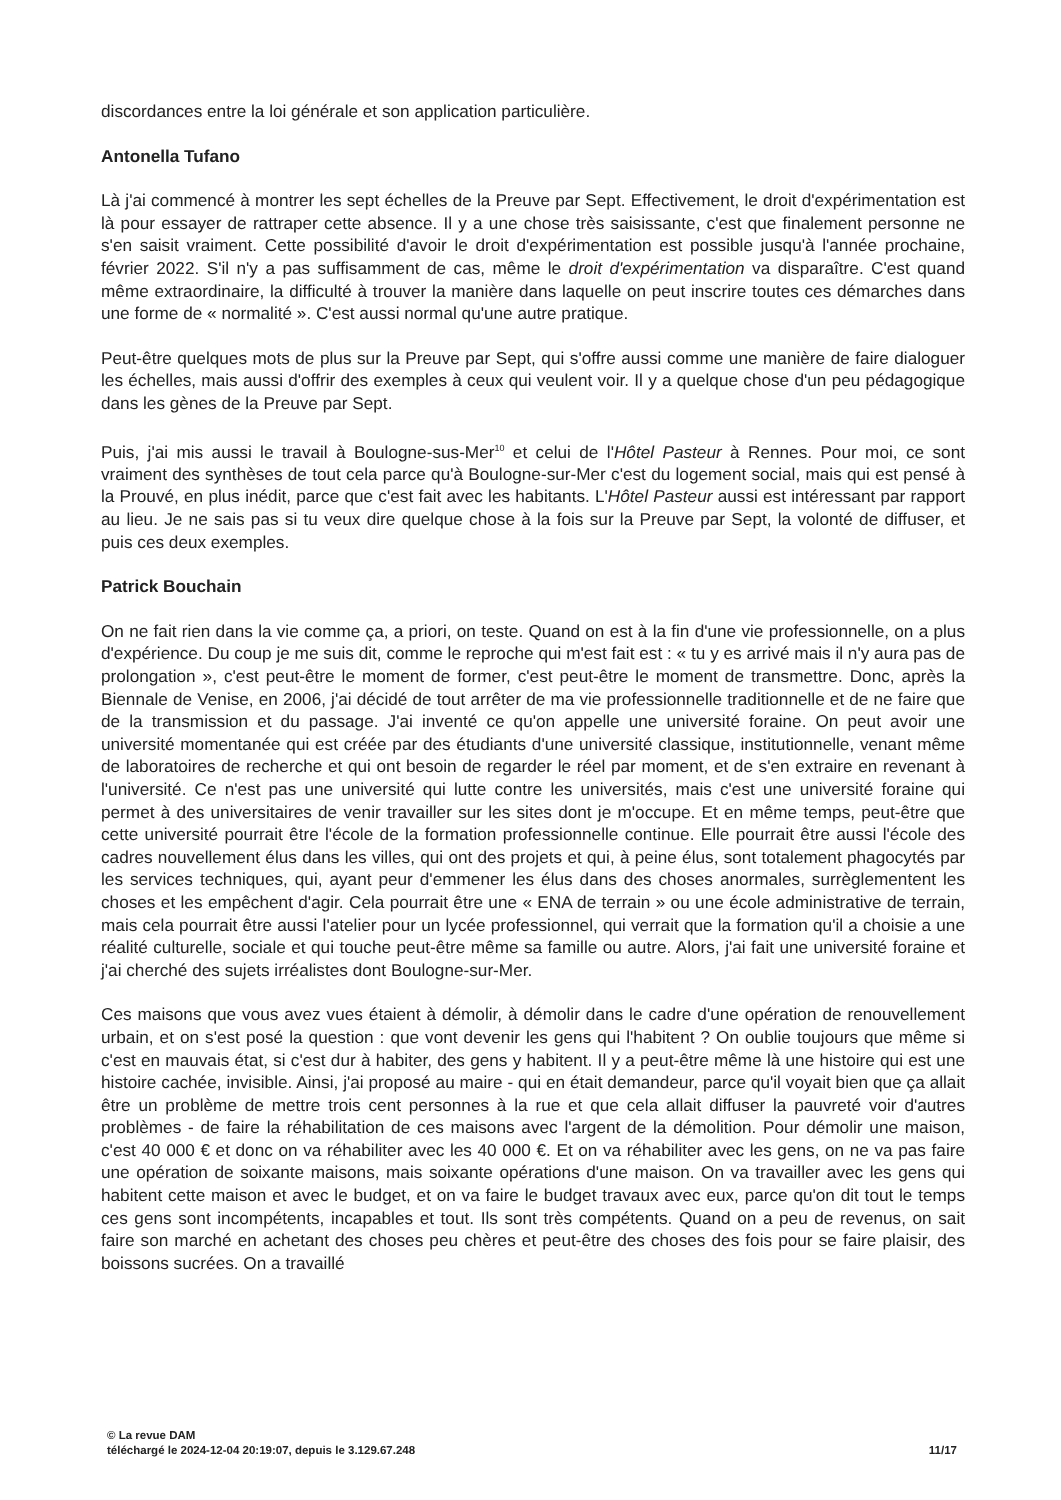discordances entre la loi générale et son application particulière.
Antonella Tufano
Là j'ai commencé à montrer les sept échelles de la Preuve par Sept. Effectivement, le droit d'expérimentation est là pour essayer de rattraper cette absence. Il y a une chose très saisissante, c'est que finalement personne ne s'en saisit vraiment. Cette possibilité d'avoir le droit d'expérimentation est possible jusqu'à l'année prochaine, février 2022. S'il n'y a pas suffisamment de cas, même le droit d'expérimentation va disparaître. C'est quand même extraordinaire, la difficulté à trouver la manière dans laquelle on peut inscrire toutes ces démarches dans une forme de « normalité ». C'est aussi normal qu'une autre pratique.
Peut-être quelques mots de plus sur la Preuve par Sept, qui s'offre aussi comme une manière de faire dialoguer les échelles, mais aussi d'offrir des exemples à ceux qui veulent voir. Il y a quelque chose d'un peu pédagogique dans les gènes de la Preuve par Sept.
Puis, j'ai mis aussi le travail à Boulogne-sus-Mer<sup>10</sup> et celui de l'Hôtel Pasteur à Rennes. Pour moi, ce sont vraiment des synthèses de tout cela parce qu'à Boulogne-sur-Mer c'est du logement social, mais qui est pensé à la Prouvé, en plus inédit, parce que c'est fait avec les habitants. L'Hôtel Pasteur aussi est intéressant par rapport au lieu. Je ne sais pas si tu veux dire quelque chose à la fois sur la Preuve par Sept, la volonté de diffuser, et puis ces deux exemples.
Patrick Bouchain
On ne fait rien dans la vie comme ça, a priori, on teste. Quand on est à la fin d'une vie professionnelle, on a plus d'expérience. Du coup je me suis dit, comme le reproche qui m'est fait est : « tu y es arrivé mais il n'y aura pas de prolongation », c'est peut-être le moment de former, c'est peut-être le moment de transmettre. Donc, après la Biennale de Venise, en 2006, j'ai décidé de tout arrêter de ma vie professionnelle traditionnelle et de ne faire que de la transmission et du passage. J'ai inventé ce qu'on appelle une université foraine. On peut avoir une université momentanée qui est créée par des étudiants d'une université classique, institutionnelle, venant même de laboratoires de recherche et qui ont besoin de regarder le réel par moment, et de s'en extraire en revenant à l'université. Ce n'est pas une université qui lutte contre les universités, mais c'est une université foraine qui permet à des universitaires de venir travailler sur les sites dont je m'occupe. Et en même temps, peut-être que cette université pourrait être l'école de la formation professionnelle continue. Elle pourrait être aussi l'école des cadres nouvellement élus dans les villes, qui ont des projets et qui, à peine élus, sont totalement phagocytés par les services techniques, qui, ayant peur d'emmener les élus dans des choses anormales, surrèglementent les choses et les empêchent d'agir. Cela pourrait être une « ENA de terrain » ou une école administrative de terrain, mais cela pourrait être aussi l'atelier pour un lycée professionnel, qui verrait que la formation qu'il a choisie a une réalité culturelle, sociale et qui touche peut-être même sa famille ou autre. Alors, j'ai fait une université foraine et j'ai cherché des sujets irréalistes dont Boulogne-sur-Mer.
Ces maisons que vous avez vues étaient à démolir, à démolir dans le cadre d'une opération de renouvellement urbain, et on s'est posé la question : que vont devenir les gens qui l'habitent ? On oublie toujours que même si c'est en mauvais état, si c'est dur à habiter, des gens y habitent. Il y a peut-être même là une histoire qui est une histoire cachée, invisible. Ainsi, j'ai proposé au maire - qui en était demandeur, parce qu'il voyait bien que ça allait être un problème de mettre trois cent personnes à la rue et que cela allait diffuser la pauvreté voir d'autres problèmes - de faire la réhabilitation de ces maisons avec l'argent de la démolition. Pour démolir une maison, c'est 40 000 € et donc on va réhabiliter avec les 40 000 €. Et on va réhabiliter avec les gens, on ne va pas faire une opération de soixante maisons, mais soixante opérations d'une maison. On va travailler avec les gens qui habitent cette maison et avec le budget, et on va faire le budget travaux avec eux, parce qu'on dit tout le temps ces gens sont incompétents, incapables et tout. Ils sont très compétents. Quand on a peu de revenus, on sait faire son marché en achetant des choses peu chères et peut-être des choses des fois pour se faire plaisir, des boissons sucrées. On a travaillé
© La revue DAM
11/17 téléchargé le 2024-12-04 20:19:07, depuis le 3.129.67.248